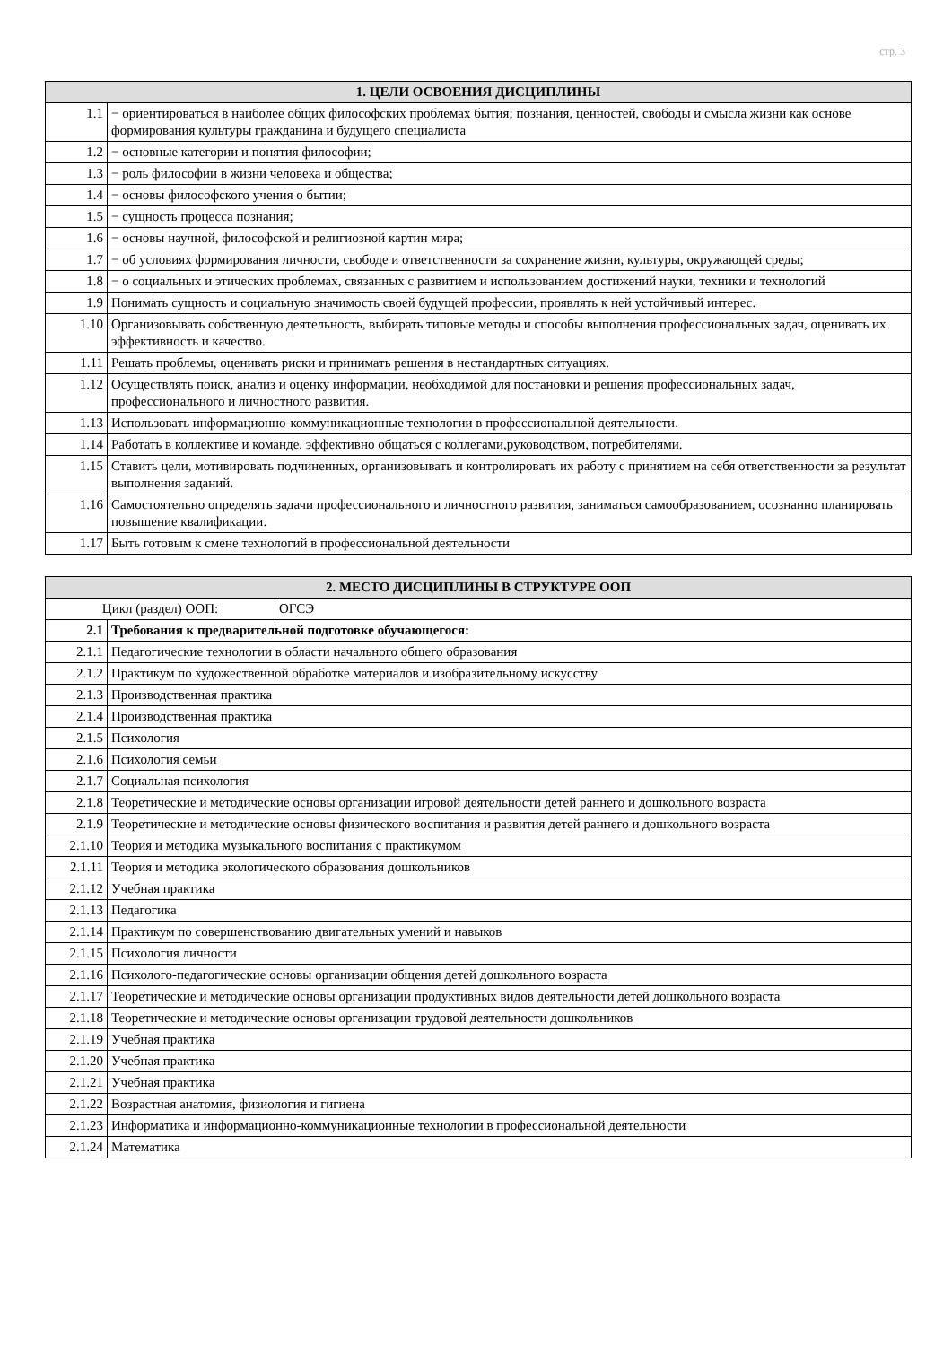стр. 3
| 1. ЦЕЛИ ОСВОЕНИЯ ДИСЦИПЛИНЫ | |
| --- | --- |
| 1.1 | − ориентироваться в наиболее общих философских проблемах бытия; познания, ценностей, свободы и смысла жизни как основе формирования культуры гражданина и будущего специалиста |
| 1.2 | − основные категории и понятия философии; |
| 1.3 | − роль философии в жизни человека и общества; |
| 1.4 | − основы философского учения о бытии; |
| 1.5 | − сущность процесса познания; |
| 1.6 | − основы научной, философской и религиозной картин мира; |
| 1.7 | − об условиях формирования личности, свободе и ответственности за сохранение жизни, культуры, окружающей среды; |
| 1.8 | − о социальных и этических проблемах, связанных с развитием и использованием достижений науки, техники и технологий |
| 1.9 | Понимать сущность и социальную значимость своей будущей профессии, проявлять к ней устойчивый интерес. |
| 1.10 | Организовывать собственную деятельность, выбирать типовые методы и способы выполнения профессиональных задач, оценивать их эффективность и качество. |
| 1.11 | Решать проблемы, оценивать риски и принимать решения в нестандартных ситуациях. |
| 1.12 | Осуществлять поиск, анализ и оценку информации, необходимой для постановки и решения профессиональных задач, профессионального и личностного развития. |
| 1.13 | Использовать информационно-коммуникационные технологии в профессиональной деятельности. |
| 1.14 | Работать в коллективе и команде, эффективно общаться с коллегами,руководством, потребителями. |
| 1.15 | Ставить цели, мотивировать подчиненных, организовывать и контролировать их работу с принятием на себя ответственности за результат выполнения заданий. |
| 1.16 | Самостоятельно определять задачи профессионального и личностного развития, заниматься самообразованием, осознанно планировать повышение квалификации. |
| 1.17 | Быть готовым к смене технологий в профессиональной деятельности |
| 2. МЕСТО ДИСЦИПЛИНЫ В СТРУКТУРЕ ООП | | |
| --- | --- | --- |
| Цикл (раздел) ООП: | | ОГСЭ |
| 2.1 | Требования к предварительной подготовке обучающегося: | |
| 2.1.1 | Педагогические технологии в области начального общего образования | |
| 2.1.2 | Практикум по художественной обработке материалов и изобразительному искусству | |
| 2.1.3 | Производственная практика | |
| 2.1.4 | Производственная практика | |
| 2.1.5 | Психология | |
| 2.1.6 | Психология семьи | |
| 2.1.7 | Социальная психология | |
| 2.1.8 | Теоретические и методические основы организации игровой деятельности детей раннего и дошкольного возраста | |
| 2.1.9 | Теоретические и методические основы физического воспитания и развития детей раннего и дошкольного возраста | |
| 2.1.10 | Теория и методика музыкального воспитания с практикумом | |
| 2.1.11 | Теория и методика экологического образования дошкольников | |
| 2.1.12 | Учебная практика | |
| 2.1.13 | Педагогика | |
| 2.1.14 | Практикум по совершенствованию двигательных умений и навыков | |
| 2.1.15 | Психология личности | |
| 2.1.16 | Психолого-педагогические основы организации общения детей дошкольного возраста | |
| 2.1.17 | Теоретические и методические основы организации продуктивных видов деятельности детей дошкольного возраста | |
| 2.1.18 | Теоретические и методические основы организации трудовой деятельности дошкольников | |
| 2.1.19 | Учебная практика | |
| 2.1.20 | Учебная практика | |
| 2.1.21 | Учебная практика | |
| 2.1.22 | Возрастная анатомия, физиология и гигиена | |
| 2.1.23 | Информатика и информационно-коммуникационные технологии в профессиональной деятельности | |
| 2.1.24 | Математика | |